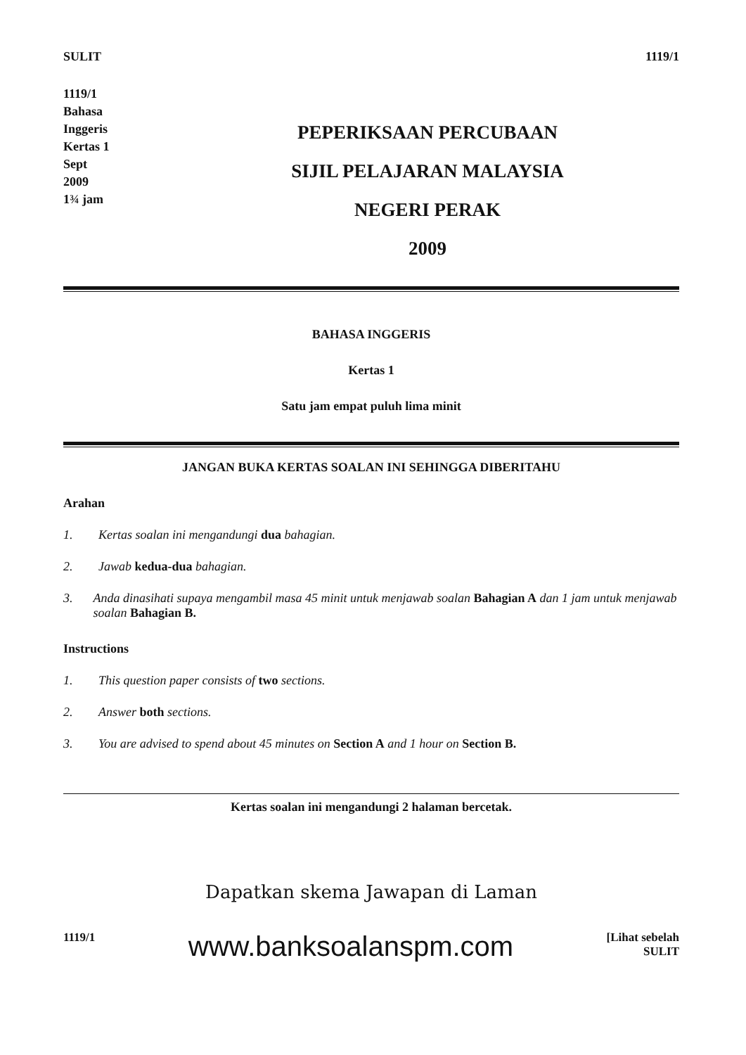SULIT 1119/1
1119/1
Bahasa
Inggeris
Kertas 1
Sept
2009
1¾ jam
PEPERIKSAAN PERCUBAAN
SIJIL PELAJARAN MALAYSIA
NEGERI PERAK
2009
BAHASA INGGERIS
Kertas 1
Satu jam empat puluh lima minit
JANGAN BUKA KERTAS SOALAN INI SEHINGGA DIBERITAHU
Arahan
1. Kertas soalan ini mengandungi dua bahagian.
2. Jawab kedua-dua bahagian.
3. Anda dinasihati supaya mengambil masa 45 minit untuk menjawab soalan Bahagian A dan 1 jam untuk menjawab soalan Bahagian B.
Instructions
1. This question paper consists of two sections.
2. Answer both sections.
3. You are advised to spend about 45 minutes on Section A and 1 hour on Section B.
Kertas soalan ini mengandungi 2 halaman bercetak.
Dapatkan skema Jawapan di Laman
1119/1 www.banksoalanspm.com [Lihat sebelah
SULIT